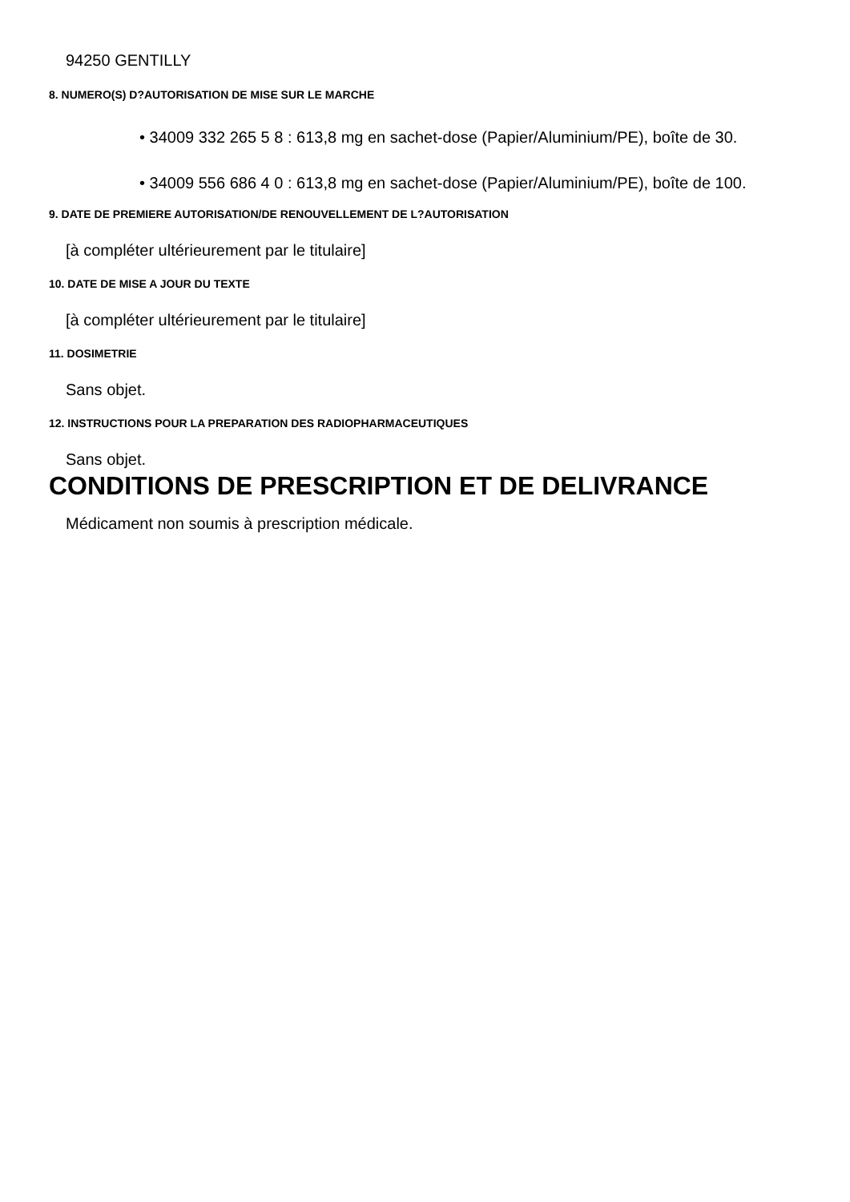94250 GENTILLY
8. NUMERO(S) D?AUTORISATION DE MISE SUR LE MARCHE
• 34009 332 265 5 8 : 613,8 mg en sachet-dose (Papier/Aluminium/PE), boîte de 30.
• 34009 556 686 4 0 : 613,8 mg en sachet-dose (Papier/Aluminium/PE), boîte de 100.
9. DATE DE PREMIERE AUTORISATION/DE RENOUVELLEMENT DE L?AUTORISATION
[à compléter ultérieurement par le titulaire]
10. DATE DE MISE A JOUR DU TEXTE
[à compléter ultérieurement par le titulaire]
11. DOSIMETRIE
Sans objet.
12. INSTRUCTIONS POUR LA PREPARATION DES RADIOPHARMACEUTIQUES
Sans objet.
CONDITIONS DE PRESCRIPTION ET DE DELIVRANCE
Médicament non soumis à prescription médicale.